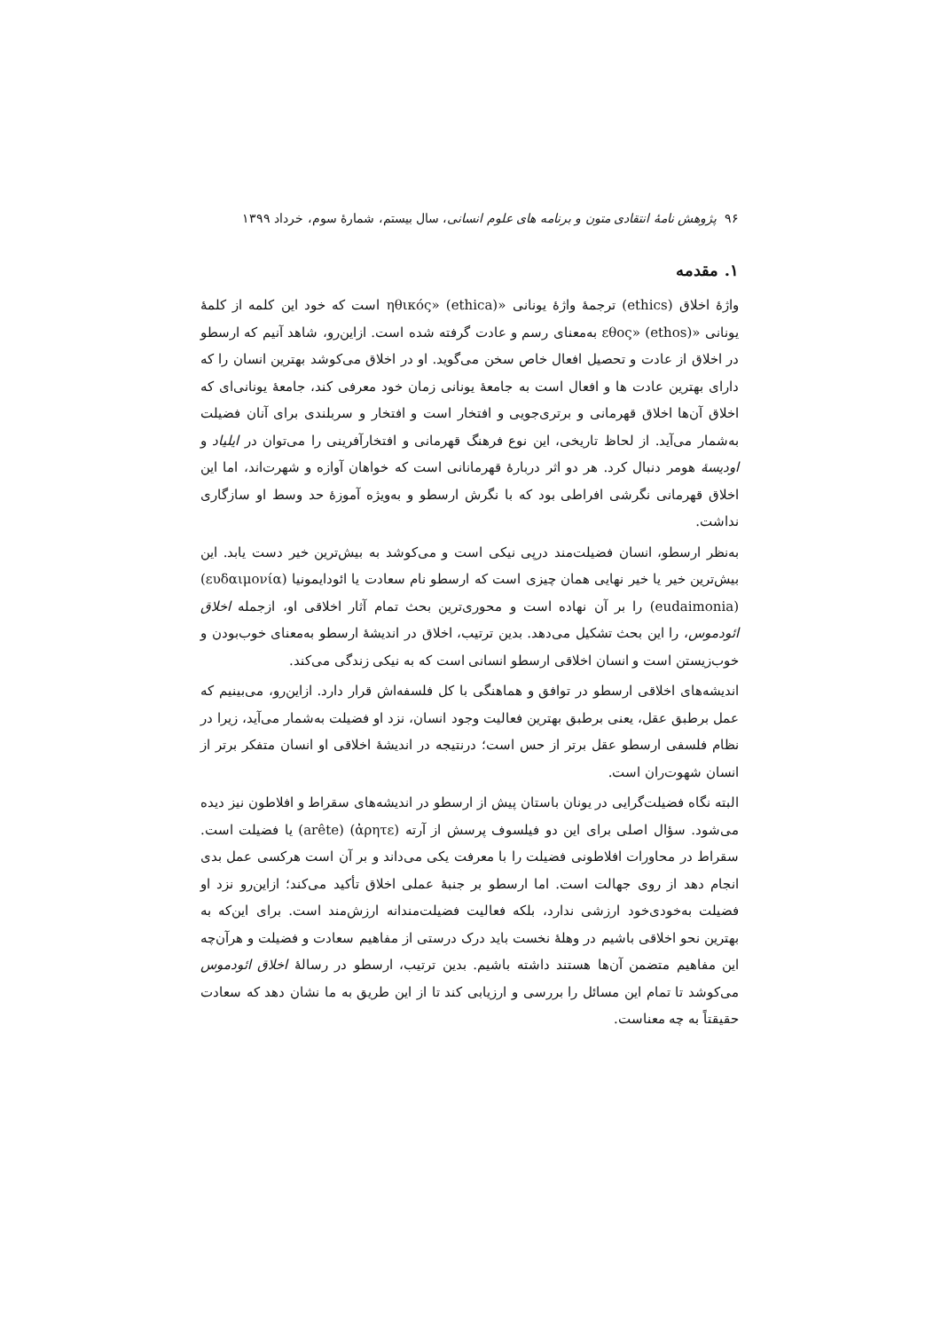۹۶ پژوهش نامهٔ انتقادی متون و برنامه های علوم انسانی، سال بیستم، شمارهٔ سوم، خرداد ۱۳۹۹
۱. مقدمه
واژهٔ اخلاق (ethics) ترجمهٔ واژهٔ یونانی «ηθικός» (ethica) است که خود این کلمه از کلمهٔ یونانی «εθος» (ethos) به‌معنای رسم و عادت گرفته شده است. ازاین‌رو، شاهد آنیم که ارسطو در اخلاق از عادت و تحصیل افعال خاص سخن می‌گوید. او در اخلاق می‌کوشد بهترین انسان را که دارای بهترین عادت ها و افعال است به جامعهٔ یونانی زمان خود معرفی کند، جامعهٔ یونانی‌ای که اخلاق آن‌ها اخلاق قهرمانی و برتری‌جویی و افتخار است و افتخار و سربلندی برای آنان فضیلت به‌شمار می‌آید. از لحاظ تاریخی، این نوع فرهنگ قهرمانی و افتخارآفرینی را می‌توان در ایلیاد و اودیسهٔ هومر دنبال کرد. هر دو اثر دربارهٔ قهرمانانی است که خواهان آوازه و شهرت‌اند، اما این اخلاق قهرمانی نگرشی افراطی بود که با نگرش ارسطو و به‌ویژه آموزهٔ حد وسط او سازگاری نداشت.
به‌نظر ارسطو، انسان فضیلت‌مند درپی نیکی است و می‌کوشد به بیش‌ترین خیر دست یابد. این بیش‌ترین خیر یا خیر نهایی همان چیزی است که ارسطو نام سعادت یا ائودایمونیا (ευδαιμονία) (eudaimonia) را بر آن نهاده است و محوری‌ترین بحث تمام آثار اخلاقی او، ازجمله اخلاق ائودموس، را این بحث تشکیل می‌دهد. بدین ترتیب، اخلاق در اندیشهٔ ارسطو به‌معنای خوب‌بودن و خوب‌زیستن است و انسان اخلاقی ارسطو انسانی است که به نیکی زندگی می‌کند.
اندیشه‌های اخلاقی ارسطو در توافق و هماهنگی با کل فلسفه‌اش قرار دارد. ازاین‌رو، می‌بینیم که عمل برطبق عقل، یعنی برطبق بهترین فعالیت وجود انسان، نزد او فضیلت به‌شمار می‌آید، زیرا در نظام فلسفی ارسطو عقل برتر از حس است؛ درنتیجه در اندیشهٔ اخلاقی او انسان متفکر برتر از انسان شهوت‌ران است.
البته نگاه فضیلت‌گرایی در یونان باستان پیش از ارسطو در اندیشه‌های سقراط و افلاطون نیز دیده می‌شود. سؤال اصلی برای این دو فیلسوف پرسش از آرته (ἀρητε) (arête) یا فضیلت است. سقراط در محاورات افلاطونی فضیلت را با معرفت یکی می‌داند و بر آن است هرکسی عمل بدی انجام دهد از روی جهالت است. اما ارسطو بر جنبهٔ عملی اخلاق تأکید می‌کند؛ ازاین‌رو نزد او فضیلت به‌خودی‌خود ارزشی ندارد، بلکه فعالیت فضیلت‌مندانه ارزش‌مند است. برای این‌که به بهترین نحو اخلاقی باشیم در وهلهٔ نخست باید درک درستی از مفاهیم سعادت و فضیلت و هرآن‌چه این مفاهیم متضمن آن‌ها هستند داشته باشیم. بدین ترتیب، ارسطو در رسالهٔ اخلاق ائودموس می‌کوشد تا تمام این مسائل را بررسی و ارزیابی کند تا از این طریق به ما نشان دهد که سعادت حقیقتاً به چه معناست.